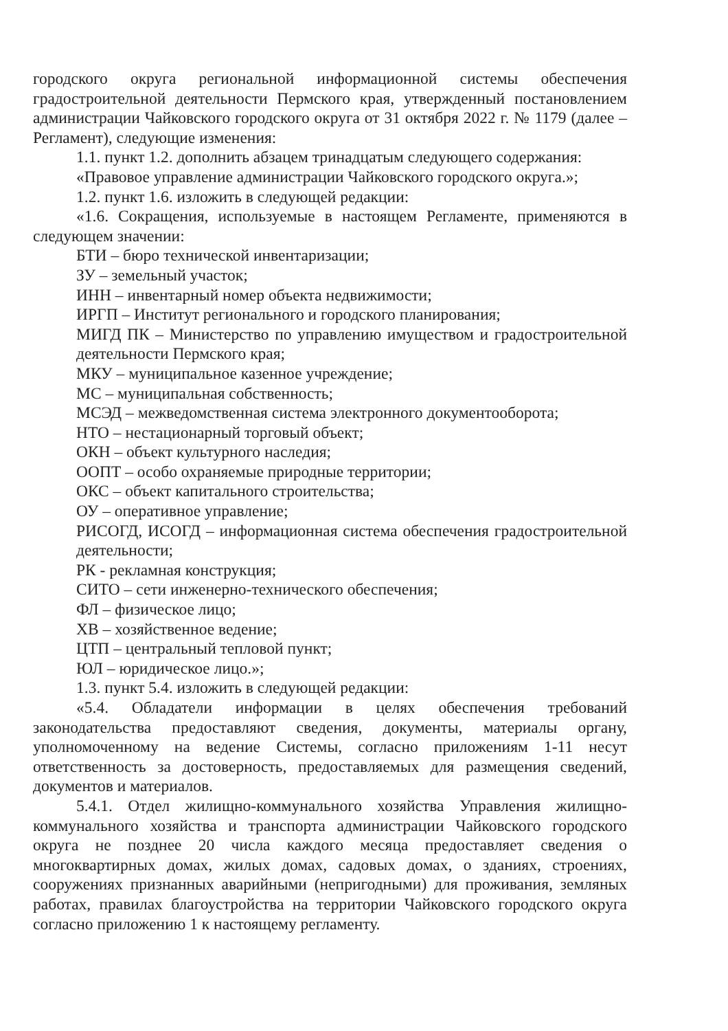городского округа региональной информационной системы обеспечения градостроительной деятельности Пермского края, утвержденный постановлением администрации Чайковского городского округа от 31 октября 2022 г. № 1179 (далее – Регламент), следующие изменения:
1.1. пункт 1.2. дополнить абзацем тринадцатым следующего содержания:
«Правовое управление администрации Чайковского городского округа.»;
1.2. пункт 1.6. изложить в следующей редакции:
«1.6. Сокращения, используемые в настоящем Регламенте, применяются в следующем значении:
БТИ – бюро технической инвентаризации;
ЗУ – земельный участок;
ИНН – инвентарный номер объекта недвижимости;
ИРГП – Институт регионального и городского планирования;
МИГД ПК – Министерство по управлению имуществом и градостроительной деятельности Пермского края;
МКУ – муниципальное казенное учреждение;
МС – муниципальная собственность;
МСЭД – межведомственная система электронного документооборота;
НТО – нестационарный торговый объект;
ОКН – объект культурного наследия;
ООПТ – особо охраняемые природные территории;
ОКС – объект капитального строительства;
ОУ – оперативное управление;
РИСОГД, ИСОГД – информационная система обеспечения градостроительной деятельности;
РК - рекламная конструкция;
СИТО – сети инженерно-технического обеспечения;
ФЛ – физическое лицо;
ХВ – хозяйственное ведение;
ЦТП – центральный тепловой пункт;
ЮЛ – юридическое лицо.»;
1.3. пункт 5.4. изложить в следующей редакции:
«5.4. Обладатели информации в целях обеспечения требований законодательства предоставляют сведения, документы, материалы органу, уполномоченному на ведение Системы, согласно приложениям 1-11 несут ответственность за достоверность, предоставляемых для размещения сведений, документов и материалов.
5.4.1. Отдел жилищно-коммунального хозяйства Управления жилищно-коммунального хозяйства и транспорта администрации Чайковского городского округа не позднее 20 числа каждого месяца предоставляет сведения о многоквартирных домах, жилых домах, садовых домах, о зданиях, строениях, сооружениях признанных аварийными (непригодными) для проживания, земляных работах, правилах благоустройства на территории Чайковского городского округа согласно приложению 1 к настоящему регламенту.